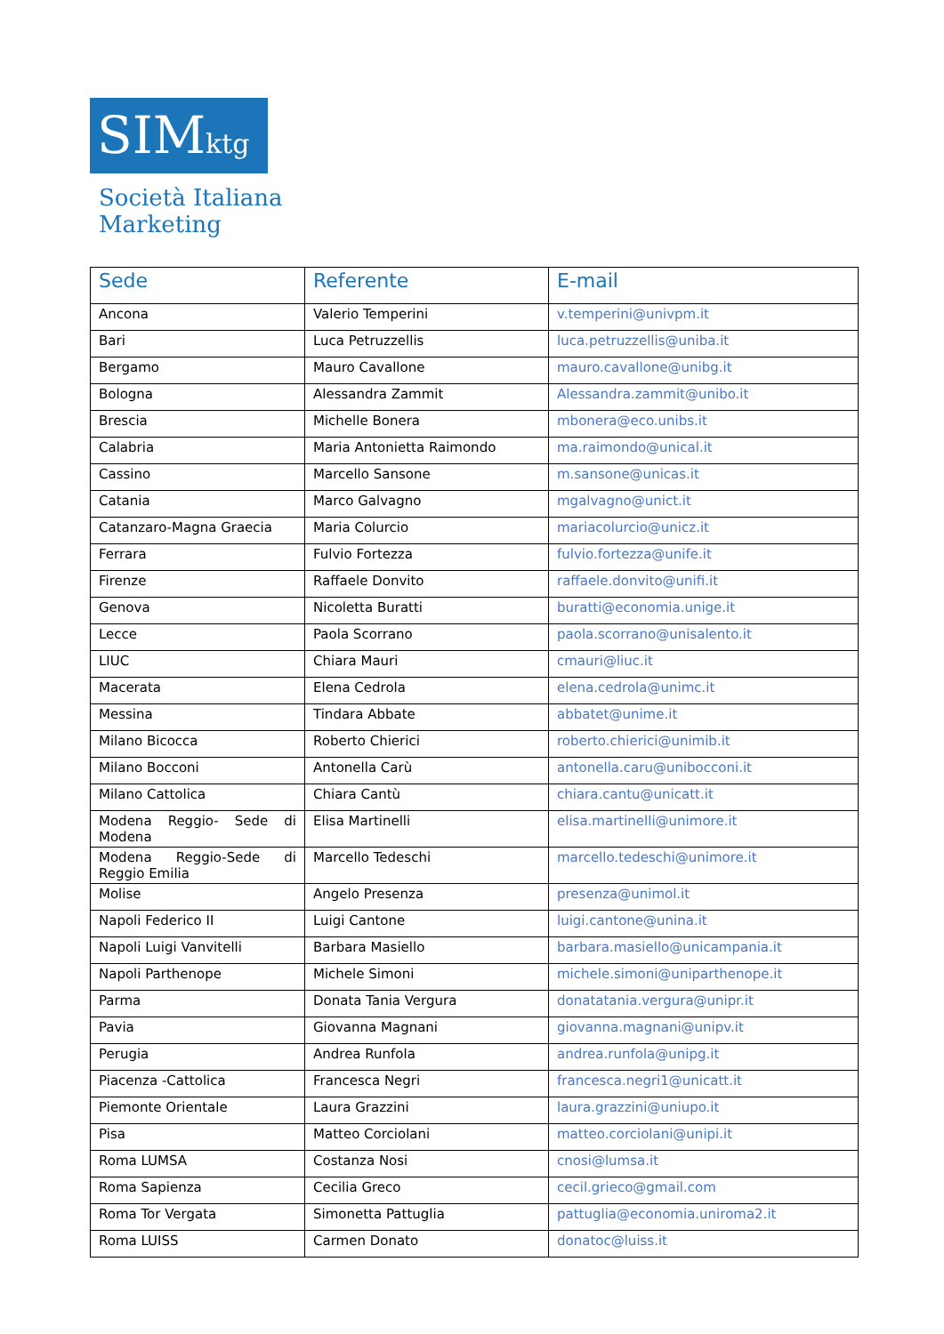SIMktg
Società Italiana
Marketing
| Sede | Referente | E-mail |
| --- | --- | --- |
| Ancona | Valerio Temperini | v.temperini@univpm.it |
| Bari | Luca Petruzzellis | luca.petruzzellis@uniba.it |
| Bergamo | Mauro Cavallone | mauro.cavallone@unibg.it |
| Bologna | Alessandra Zammit | Alessandra.zammit@unibo.it |
| Brescia | Michelle Bonera | mbonera@eco.unibs.it |
| Calabria | Maria Antonietta Raimondo | ma.raimondo@unical.it |
| Cassino | Marcello Sansone | m.sansone@unicas.it |
| Catania | Marco Galvagno | mgalvagno@unict.it |
| Catanzaro-Magna Graecia | Maria Colurcio | mariacolurcio@unicz.it |
| Ferrara | Fulvio Fortezza | fulvio.fortezza@unife.it |
| Firenze | Raffaele Donvito | raffaele.donvito@unifi.it |
| Genova | Nicoletta Buratti | buratti@economia.unige.it |
| Lecce | Paola Scorrano | paola.scorrano@unisalento.it |
| LIUC | Chiara Mauri | cmauri@liuc.it |
| Macerata | Elena Cedrola | elena.cedrola@unimc.it |
| Messina | Tindara Abbate | abbatet@unime.it |
| Milano Bicocca | Roberto Chierici | roberto.chierici@unimib.it |
| Milano Bocconi | Antonella Carù | antonella.caru@unibocconi.it |
| Milano Cattolica | Chiara Cantù | chiara.cantu@unicatt.it |
| Modena Reggio- Sede di Modena | Elisa Martinelli | elisa.martinelli@unimore.it |
| Modena Reggio-Sede di Reggio Emilia | Marcello Tedeschi | marcello.tedeschi@unimore.it |
| Molise | Angelo Presenza | presenza@unimol.it |
| Napoli Federico II | Luigi Cantone | luigi.cantone@unina.it |
| Napoli Luigi Vanvitelli | Barbara Masiello | barbara.masiello@unicampania.it |
| Napoli Parthenope | Michele Simoni | michele.simoni@uniparthenope.it |
| Parma | Donata Tania Vergura | donatatania.vergura@unipr.it |
| Pavia | Giovanna Magnani | giovanna.magnani@unipv.it |
| Perugia | Andrea Runfola | andrea.runfola@unipg.it |
| Piacenza -Cattolica | Francesca Negri | francesca.negri1@unicatt.it |
| Piemonte Orientale | Laura Grazzini | laura.grazzini@uniupo.it |
| Pisa | Matteo Corciolani | matteo.corciolani@unipi.it |
| Roma LUMSA | Costanza Nosi | cnosi@lumsa.it |
| Roma Sapienza | Cecilia Greco | cecil.grieco@gmail.com |
| Roma Tor Vergata | Simonetta Pattuglia | pattuglia@economia.uniroma2.it |
| Roma LUISS | Carmen Donato | donatoc@luiss.it |